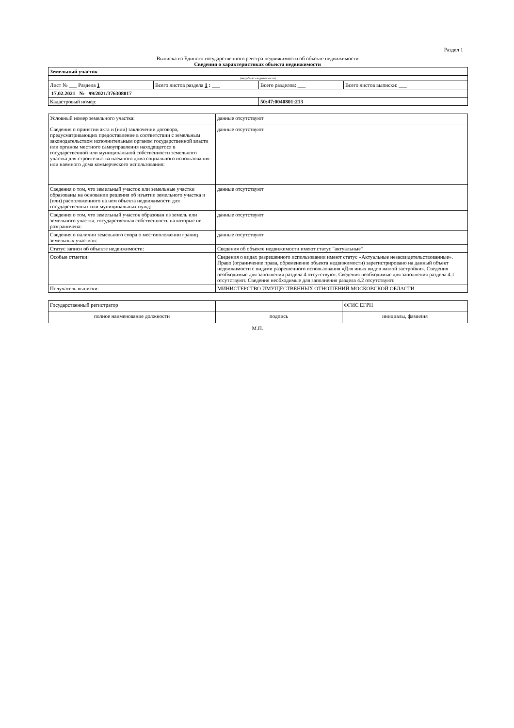Раздел 1
Выписка из Единого государственного реестра недвижимости об объекте недвижимости
Сведения о характеристиках объекта недвижимости
| Земельный участок | | | |
| (вид объекта недвижимости) | | | |
| Лист № ___ Раздела 1 | Всего листов раздела 1 : ___ | Всего разделов: ___ | Всего листов выписки: ___ |
| 17.02.2021 № 99/2021/376308017 | | | |
| Кадастровый номер: | | 50:47:0040801:213 | |
| Условный номер земельного участка: | данные отсутствуют |
| Сведения о принятии акта и (или) заключении договора, предусматривающих предоставление в соответствии с земельным законодательством исполнительным органом государственной власти или органом местного самоуправления находящегося в государственной или муниципальной собственности земельного участка для строительства наемного дома социального использования или наемного дома коммерческого использования: | данные отсутствуют |
| Сведения о том, что земельный участок или земельные участки образованы на основании решения об изъятии земельного участка и (или) расположенного на нем объекта недвижимости для государственных или муниципальных нужд: | данные отсутствуют |
| Сведения о том, что земельный участок образован из земель или земельного участка, государственная собственность на которые не разграничена: | данные отсутствуют |
| Сведения о наличии земельного спора о местоположении границ земельных участков: | данные отсутствуют |
| Статус записи об объекте недвижимости: | Сведения об объекте недвижимости имеют статус "актуальные" |
| Особые отметки: | Сведения о видах разрешенного использовании имеют статус «Актуальные незасвидетельствованные». Право (ограничение права, обременение объекта недвижимости) зарегистрировано на данный объект недвижимости с видами разрешенного использования «Для иных видов жилой застройки». Сведения необходимые для заполнения раздела 4 отсутствуют. Сведения необходимые для заполнения раздела 4.1 отсутствуют. Сведения необходимые для заполнения раздела 4.2 отсутствуют. |
| Получатель выписки: | МИНИСТЕРСТВО ИМУЩЕСТВЕННЫХ ОТНОШЕНИЙ МОСКОВСКОЙ ОБЛАСТИ |
| Государственный регистратор | | ФГИС ЕГРН |
| полное наименование должности | подпись | инициалы, фамилия |
М.П.